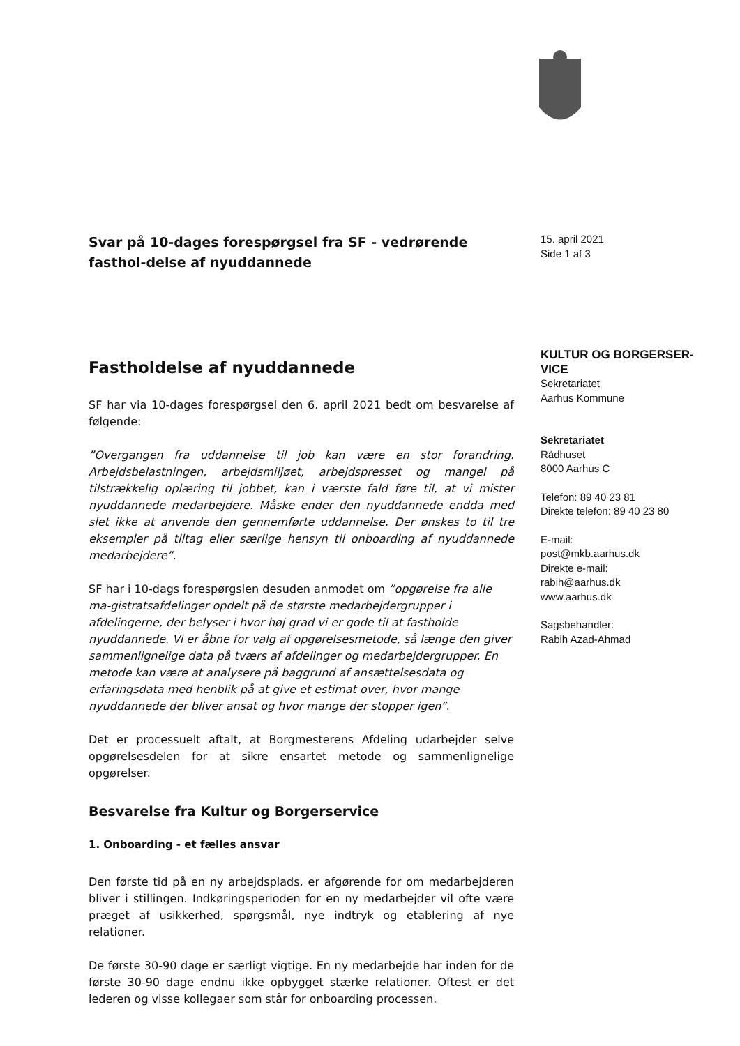Svar på 10-dages forespørgsel fra SF - vedrørende fasthol-delse af nyuddannede
Fastholdelse af nyuddannede
SF har via 10-dages forespørgsel den 6. april 2021 bedt om besvarelse af følgende:
”Overgangen fra uddannelse til job kan være en stor forandring. Arbejdsbelastningen, arbejdsmiljøet, arbejdspresset og mangel på tilstrækkelig oplæring til jobbet, kan i værste fald føre til, at vi mister nyuddannede medarbejdere. Måske ender den nyuddannede endda med slet ikke at anvende den gennemførte uddannelse. Der ønskes to til tre eksempler på tiltag eller særlige hensyn til onboarding af nyuddannede medarbejdere”.
SF har i 10-dags forespørgslen desuden anmodet om ”opgørelse fra alle ma-gistratsafdelinger opdelt på de største medarbejdergrupper i afdelingerne, der belyser i hvor høj grad vi er gode til at fastholde nyuddannede. Vi er åbne for valg af opgørelsesmetode, så længe den giver sammenlignelige data på tværs af afdelinger og medarbejdergrupper. En metode kan være at analysere på baggrund af ansættelsesdata og erfaringsdata med henblik på at give et estimat over, hvor mange nyuddannede der bliver ansat og hvor mange der stopper igen”.
Det er processuelt aftalt, at Borgmesterens Afdeling udarbejder selve opgørelsesdelen for at sikre ensartet metode og sammenlignelige opgørelser.
Besvarelse fra Kultur og Borgerservice
1. Onboarding - et fælles ansvar
Den første tid på en ny arbejdsplads, er afgørende for om medarbejderen bliver i stillingen. Indkøringsperioden for en ny medarbejder vil ofte være præget af usikkerhed, spørgsmål, nye indtryk og etablering af nye relationer.
De første 30-90 dage er særligt vigtige. En ny medarbejde har inden for de første 30-90 dage endnu ikke opbygget stærke relationer. Oftest er det lederen og visse kollegaer som står for onboarding processen.
15. april 2021
Side 1 af 3
KULTUR OG BORGERSER-
VICE
Sekretariatet
Aarhus Kommune
Sekretariatet
Rådhuset
8000 Aarhus C
Telefon: 89 40 23 81
Direkte telefon: 89 40 23 80
E-mail:
post@mkb.aarhus.dk
Direkte e-mail:
rabih@aarhus.dk
www.aarhus.dk
Sagsbehandler:
Rabih Azad-Ahmad